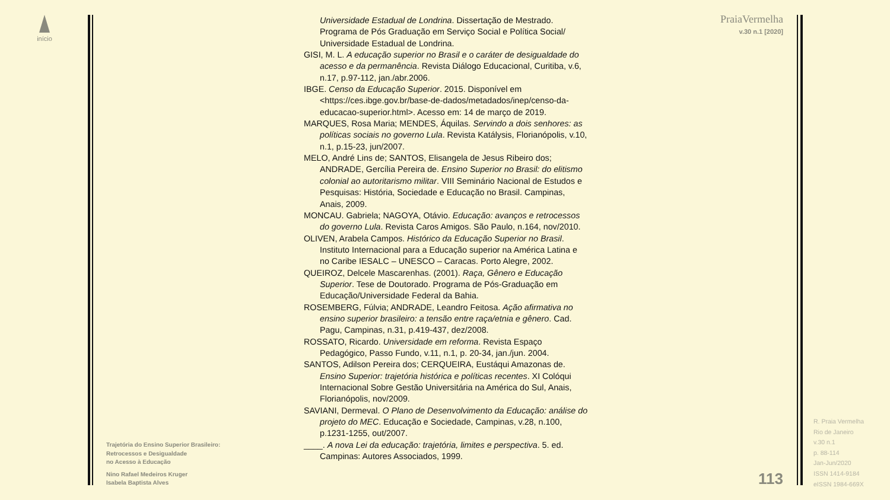início
PraiaVermelha
v.30 n.1 [2020]
Universidade Estadual de Londrina. Dissertação de Mestrado. Programa de Pós Graduação em Serviço Social e Política Social/ Universidade Estadual de Londrina.
GISI, M. L. A educação superior no Brasil e o caráter de desigualdade do acesso e da permanência. Revista Diálogo Educacional, Curitiba, v.6, n.17, p.97-112, jan./abr.2006.
IBGE. Censo da Educação Superior. 2015. Disponível em <https://ces.ibge.gov.br/base-de-dados/metadados/inep/censo-da-educacao-superior.html>. Acesso em: 14 de março de 2019.
MARQUES, Rosa Maria; MENDES, Áquilas. Servindo a dois senhores: as políticas sociais no governo Lula. Revista Katálysis, Florianópolis, v.10, n.1, p.15-23, jun/2007.
MELO, André Lins de; SANTOS, Elisangela de Jesus Ribeiro dos; ANDRADE, Gercília Pereira de. Ensino Superior no Brasil: do elitismo colonial ao autoritarismo militar. VIII Seminário Nacional de Estudos e Pesquisas: História, Sociedade e Educação no Brasil. Campinas, Anais, 2009.
MONCAU. Gabriela; NAGOYA, Otávio. Educação: avanços e retrocessos do governo Lula. Revista Caros Amigos. São Paulo, n.164, nov/2010.
OLIVEN, Arabela Campos. Histórico da Educação Superior no Brasil. Instituto Internacional para a Educação superior na América Latina e no Caribe IESALC – UNESCO – Caracas. Porto Alegre, 2002.
QUEIROZ, Delcele Mascarenhas. (2001). Raça, Gênero e Educação Superior. Tese de Doutorado. Programa de Pós-Graduação em Educação/Universidade Federal da Bahia.
ROSEMBERG, Fúlvia; ANDRADE, Leandro Feitosa. Ação afirmativa no ensino superior brasileiro: a tensão entre raça/etnia e gênero. Cad. Pagu, Campinas, n.31, p.419-437, dez/2008.
ROSSATO, Ricardo. Universidade em reforma. Revista Espaço Pedagógico, Passo Fundo, v.11, n.1, p. 20-34, jan./jun. 2004.
SANTOS, Adilson Pereira dos; CERQUEIRA, Eustáqui Amazonas de. Ensino Superior: trajetória histórica e políticas recentes. XI Colóqui Internacional Sobre Gestão Universitária na América do Sul, Anais, Florianópolis, nov/2009.
SAVIANI, Dermeval. O Plano de Desenvolvimento da Educação: análise do projeto do MEC. Educação e Sociedade, Campinas, v.28, n.100, p.1231-1255, out/2007.
____. A nova Lei da educação: trajetória, limites e perspectiva. 5. ed. Campinas: Autores Associados, 1999.
Trajetória do Ensino Superior Brasileiro:
Retrocessos e Desigualdade
no Acesso à Educação
Nino Rafael Medeiros Kruger
Isabela Baptista Alves
113
R. Praia Vermelha
Rio de Janeiro
v.30 n.1
p. 88-114
Jan-Jun/2020
ISSN 1414-9184
eISSN 1984-669X